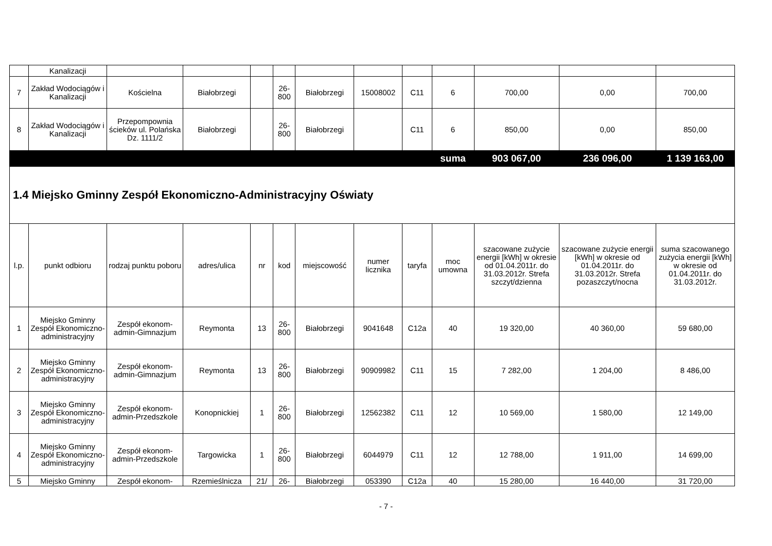| | Kanalizacji | | | | | | | | | | | |
| 7 | Zakład Wodociągów i Kanalizacji | Kościelna | Białobrzegi | | 26-800 | Białobrzegi | 15008002 | C11 | 6 | 700,00 | 0,00 | 700,00 |
| 8 | Zakład Wodociągów i Kanalizacji | Przepompownia ścieków ul. Polańska Dz. 1111/2 | Białobrzegi | | 26-800 | Białobrzegi | | C11 | 6 | 850,00 | 0,00 | 850,00 |
| | | | | | | | | | suma | 903 067,00 | 236 096,00 | 1 139 163,00 |
| 1.4 Miejsko Gminny Zespół Ekonomiczno-Administracyjny Oświaty | | | | | | | | | | | | |
| l.p. | punkt odbioru | rodzaj punktu poboru | adres/ulica | nr | kod | miejscowość | numer licznika | taryfa | moc umowna | szacowane zużycie energii [kWh] w okresie od 01.04.2011r. do 31.03.2012r. Strefa szczyt/dzienna | szacowane zużycie energii [kWh] w okresie od 01.04.2011r. do 31.03.2012r. Strefa pozaszczyt/nocna | suma szacowanego zużycia energii [kWh] w okresie od 01.04.2011r. do 31.03.2012r. |
| 1 | Miejsko Gminny Zespół Ekonomiczno-administracyjny | Zespół ekonom-admin-Gimnazjum | Reymonta | 13 | 26-800 | Białobrzegi | 9041648 | C12a | 40 | 19 320,00 | 40 360,00 | 59 680,00 |
| 2 | Miejsko Gminny Zespół Ekonomiczno-administracyjny | Zespół ekonom-admin-Gimnazjum | Reymonta | 13 | 26-800 | Białobrzegi | 90909982 | C11 | 15 | 7 282,00 | 1 204,00 | 8 486,00 |
| 3 | Miejsko Gminny Zespół Ekonomiczno-administracyjny | Zespół ekonom-admin-Przedszkole | Konopnickiej | 1 | 26-800 | Białobrzegi | 12562382 | C11 | 12 | 10 569,00 | 1 580,00 | 12 149,00 |
| 4 | Miejsko Gminny Zespół Ekonomiczno-administracyjny | Zespół ekonom-admin-Przedszkole | Targowicka | 1 | 26-800 | Białobrzegi | 6044979 | C11 | 12 | 12 788,00 | 1 911,00 | 14 699,00 |
| 5 | Miejsko Gminny | Zespół ekonom- | Rzemieślnicza | 21/ | 26- | Białobrzegi | 053390 | C12a | 40 | 15 280,00 | 16 440,00 | 31 720,00 |
- 7 -